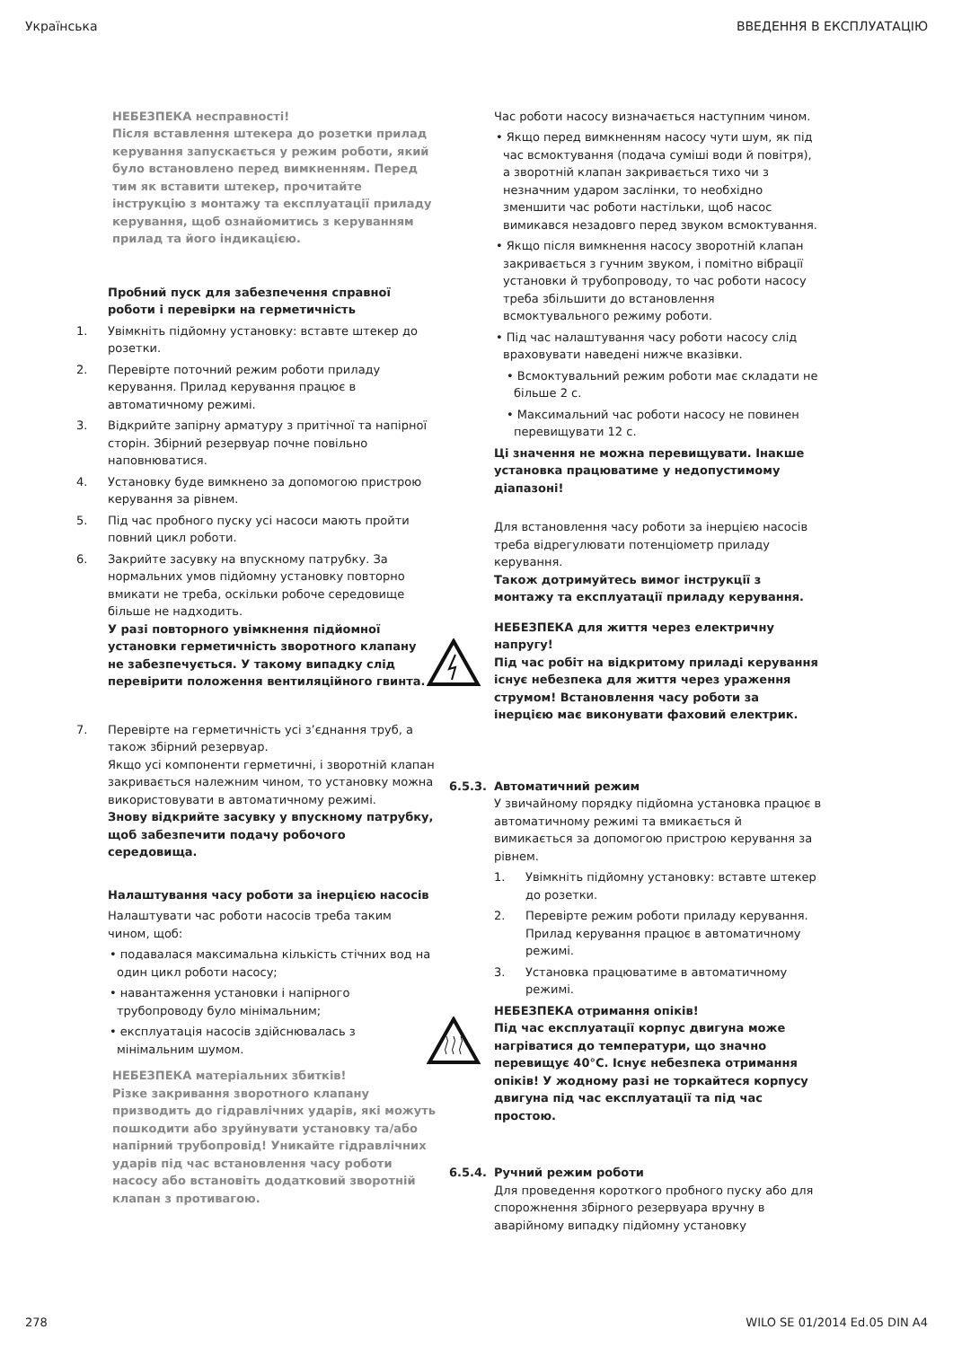Українська ВВЕДЕННЯ В ЕКСПЛУАТАЦІЮ
НЕБЕЗПЕКА несправності!
Після вставлення штекера до розетки прилад керування запускається у режим роботи, який було встановлено перед вимкненням. Перед тим як вставити штекер, прочитайте інструкцію з монтажу та експлуатації приладу керування, щоб ознайомитись з керуванням прилад та його індикацією.
Пробний пуск для забезпечення справної роботи і перевірки на герметичність
1. Увімкніть підйомну установку: вставте штекер до розетки.
2. Перевірте поточний режим роботи приладу керування. Прилад керування працює в автоматичному режимі.
3. Відкрийте запірну арматуру з притічної та напірної сторін. Збірний резервуар почне повільно наповнюватися.
4. Установку буде вимкнено за допомогою пристрою керування за рівнем.
5. Під час пробного пуску усі насоси мають пройти повний цикл роботи.
6. Закрийте засувку на впускному патрубку. За нормальних умов підйомну установку повторно вмикати не треба, оскільки робоче середовище більше не надходить.
У разі повторного увімкнення підйомної установки герметичність зворотного клапану не забезпечується. У такому випадку слід перевірити положення вентиляційного гвинта.
7. Перевірте на герметичність усі з’єднання труб, а також збірний резервуар.
Якщо усі компоненти герметичні, і зворотній клапан закривається належним чином, то установку можна використовувати в автоматичному режимі.
Знову відкрийте засувку у впускному патрубку, щоб забезпечити подачу робочого середовища.
Налаштування часу роботи за інерцією насосів
Налаштувати час роботи насосів треба таким чином, щоб:
• подавалася максимальна кількість стічних вод на один цикл роботи насосу;
• навантаження установки і напірного трубопроводу було мінімальним;
• експлуатація насосів здійснювалась з мінімальним шумом.
НЕБЕЗПЕКА матеріальних збитків!
Різке закривання зворотного клапану призводить до гідравлічних ударів, які можуть пошкодити або зруйнувати установку та/або напірний трубопровід! Уникайте гідравлічних ударів під час встановлення часу роботи насосу або встановіть додатковий зворотній клапан з противагою.
Час роботи насосу визначається наступним чином.
• Якщо перед вимкненням насосу чути шум, як під час всмоктування (подача суміші води й повітря), а зворотній клапан закривається тихо чи з незначним ударом заслінки, то необхідно зменшити час роботи настільки, щоб насос вимикався незадовго перед звуком всмоктування.
• Якщо після вимкнення насосу зворотній клапан закривається з гучним звуком, і помітно вібрації установки й трубопроводу, то час роботи насосу треба збільшити до встановлення всмоктувального режиму роботи.
• Під час налаштування часу роботи насосу слід враховувати наведені нижче вказівки.
• Всмоктувальний режим роботи має складати не більше 2 с.
• Максимальний час роботи насосу не повинен перевищувати 12 с.
Ці значення не можна перевищувати. Інакше установка працюватиме у недопустимому діапазоні!
Для встановлення часу роботи за інерцією насосів треба відрегулювати потенціометр приладу керування.
Також дотримуйтесь вимог інструкції з монтажу та експлуатації приладу керування.
НЕБЕЗПЕКА для життя через електричну напругу!
Під час робіт на відкритому приладі керування існує небезпека для життя через ураження струмом! Встановлення часу роботи за інерцією має виконувати фаховий електрик.
6.5.3. Автоматичний режим
У звичайному порядку підйомна установка працює в автоматичному режимі та вмикається й вимикається за допомогою пристрою керування за рівнем.
1. Увімкніть підйомну установку: вставте штекер до розетки.
2. Перевірте режим роботи приладу керування. Прилад керування працює в автоматичному режимі.
3. Установка працюватиме в автоматичному режимі.
НЕБЕЗПЕКА отримання опіків!
Під час експлуатації корпус двигуна може нагріватися до температури, що значно перевищує 40°C. Існує небезпека отримання опіків! У жодному разі не торкайтеся корпусу двигуна під час експлуатації та під час простою.
6.5.4. Ручний режим роботи
Для проведення короткого пробного пуску або для спорожнення збірного резервуара вручну в аварійному випадку підйомну установку
278 WILO SE 01/2014 Ed.05 DIN A4